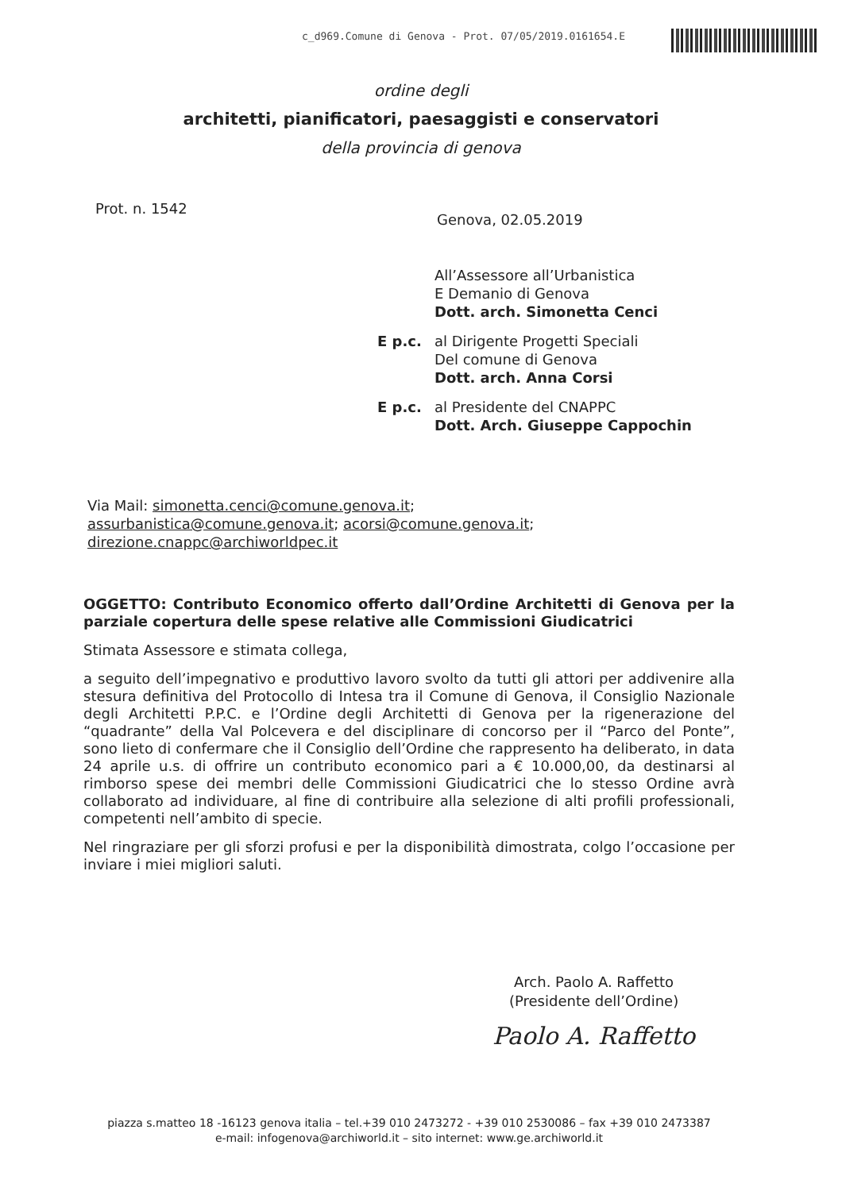c_d969.Comune di Genova - Prot. 07/05/2019.0161654.E
ordine degli
architetti, pianificatori, paesaggisti e conservatori
della provincia di genova
Prot. n. 1542
Genova, 02.05.2019
All’Assessore all’Urbanistica
E Demanio di Genova
Dott. arch. Simonetta Cenci
E p.c. al Dirigente Progetti Speciali
Del comune di Genova
Dott. arch. Anna Corsi
E p.c. al Presidente del CNAPPC
Dott. Arch. Giuseppe Cappochin
Via Mail: simonetta.cenci@comune.genova.it; assurbanistica@comune.genova.it; acorsi@comune.genova.it; direzione.cnappc@archiworldpec.it
OGGETTO: Contributo Economico offerto dall’Ordine Architetti di Genova per la parziale copertura delle spese relative alle Commissioni Giudicatrici
Stimata Assessore e stimata collega,
a seguito dell’impegnativo e produttivo lavoro svolto da tutti gli attori per addivenire alla stesura definitiva del Protocollo di Intesa tra il Comune di Genova, il Consiglio Nazionale degli Architetti P.P.C. e l’Ordine degli Architetti di Genova per la rigenerazione del “quadrante” della Val Polcevera e del disciplinare di concorso per il “Parco del Ponte”, sono lieto di confermare che il Consiglio dell’Ordine che rappresento ha deliberato, in data 24 aprile u.s. di offrire un contributo economico pari a € 10.000,00, da destinarsi al rimborso spese dei membri delle Commissioni Giudicatrici che lo stesso Ordine avrà collaborato ad individuare, al fine di contribuire alla selezione di alti profili professionali, competenti nell’ambito di specie.
Nel ringraziare per gli sforzi profusi e per la disponibilità dimostrata, colgo l’occasione per inviare i miei migliori saluti.
Arch. Paolo A. Raffetto
(Presidente dell’Ordine)
Paolo A. Raffetto
piazza s.matteo 18 -16123 genova italia – tel.+39 010 2473272 - +39 010 2530086 – fax +39 010 2473387
e-mail: infogenova@archiworld.it – sito internet: www.ge.archiworld.it